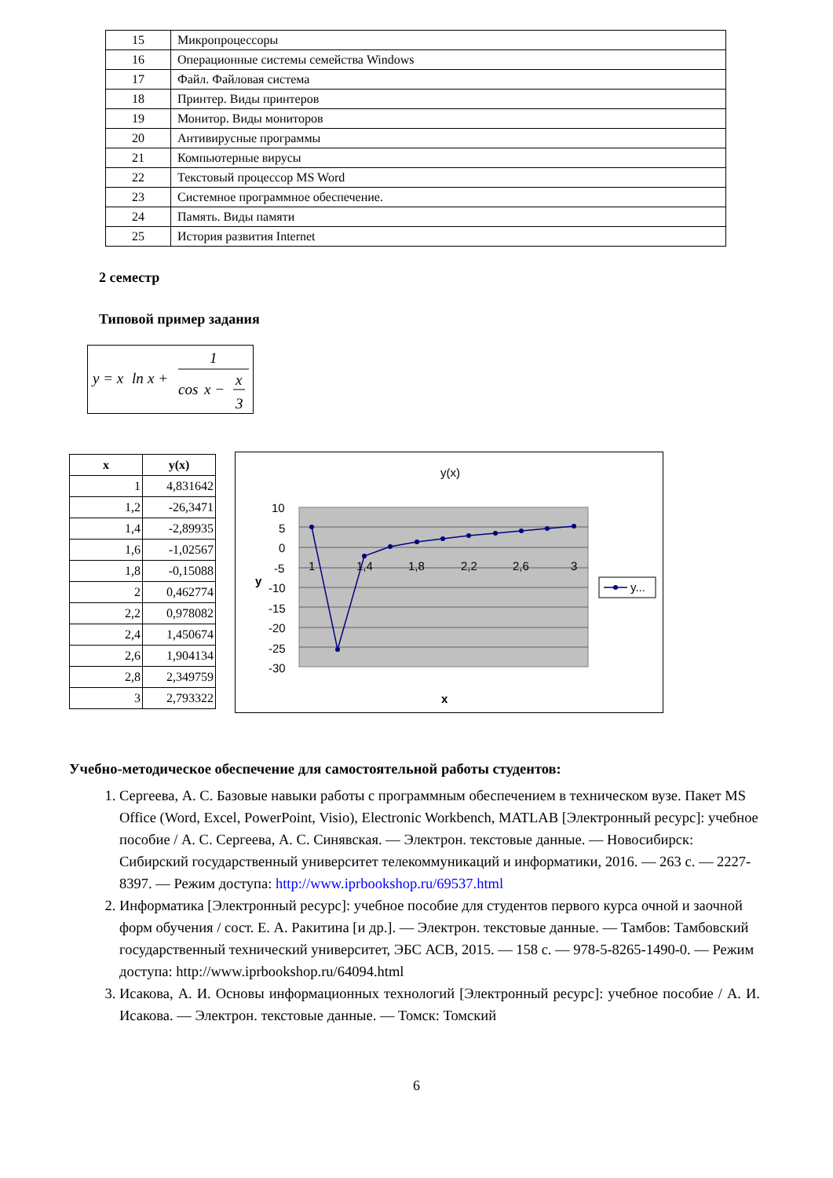| 15 | Микропроцессоры |
| 16 | Операционные системы семейства Windows |
| 17 | Файл. Файловая система |
| 18 | Принтер. Виды принтеров |
| 19 | Монитор. Виды мониторов |
| 20 | Антивирусные программы |
| 21 | Компьютерные вирусы |
| 22 | Текстовый процессор MS Word |
| 23 | Системное программное обеспечение. |
| 24 | Память. Виды памяти |
| 25 | История развития Internet |
2 семестр
Типовой пример задания
y = x
ln
x +
1
cos
x −
x
3
| x | y(x) |
| --- | --- |
| 1 | 4,831642 |
| 1,2 | -26,3471 |
| 1,4 | -2,89935 |
| 1,6 | -1,02567 |
| 1,8 | -0,15088 |
| 2 | 0,462774 |
| 2,2 | 0,978082 |
| 2,4 | 1,450674 |
| 2,6 | 1,904134 |
| 2,8 | 2,349759 |
| 3 | 2,793322 |
y(x)
10
5
0
-5
-10
-15
-20
-25
-30
1
1,4
1,8
2,2
2,6
3
y
x
y...
Учебно-методическое обеспечение для самостоятельной работы студентов:
1. Сергеева, А. С. Базовые навыки работы с программным обеспечением в техническом вузе. Пакет MS Office (Word, Excel, PowerPoint, Visio), Electronic Workbench, MATLAB [Электронный ресурс]: учебное пособие / А. С. Сергеева, А. С. Синявская. — Электрон. текстовые данные. — Новосибирск: Сибирский государственный университет телекоммуникаций и информатики, 2016. — 263 c. — 2227-8397. — Режим доступа: http://www.iprbookshop.ru/69537.html
2. Информатика [Электронный ресурс]: учебное пособие для студентов первого курса очной и заочной форм обучения / сост. Е. А. Ракитина [и др.]. — Электрон. текстовые данные. — Тамбов: Тамбовский государственный технический университет, ЭБС АСВ, 2015. — 158 c. — 978-5-8265-1490-0. — Режим доступа: http://www.iprbookshop.ru/64094.html
3. Исакова, А. И. Основы информационных технологий [Электронный ресурс]: учебное пособие / А. И. Исакова. — Электрон. текстовые данные. — Томск: Томский
6